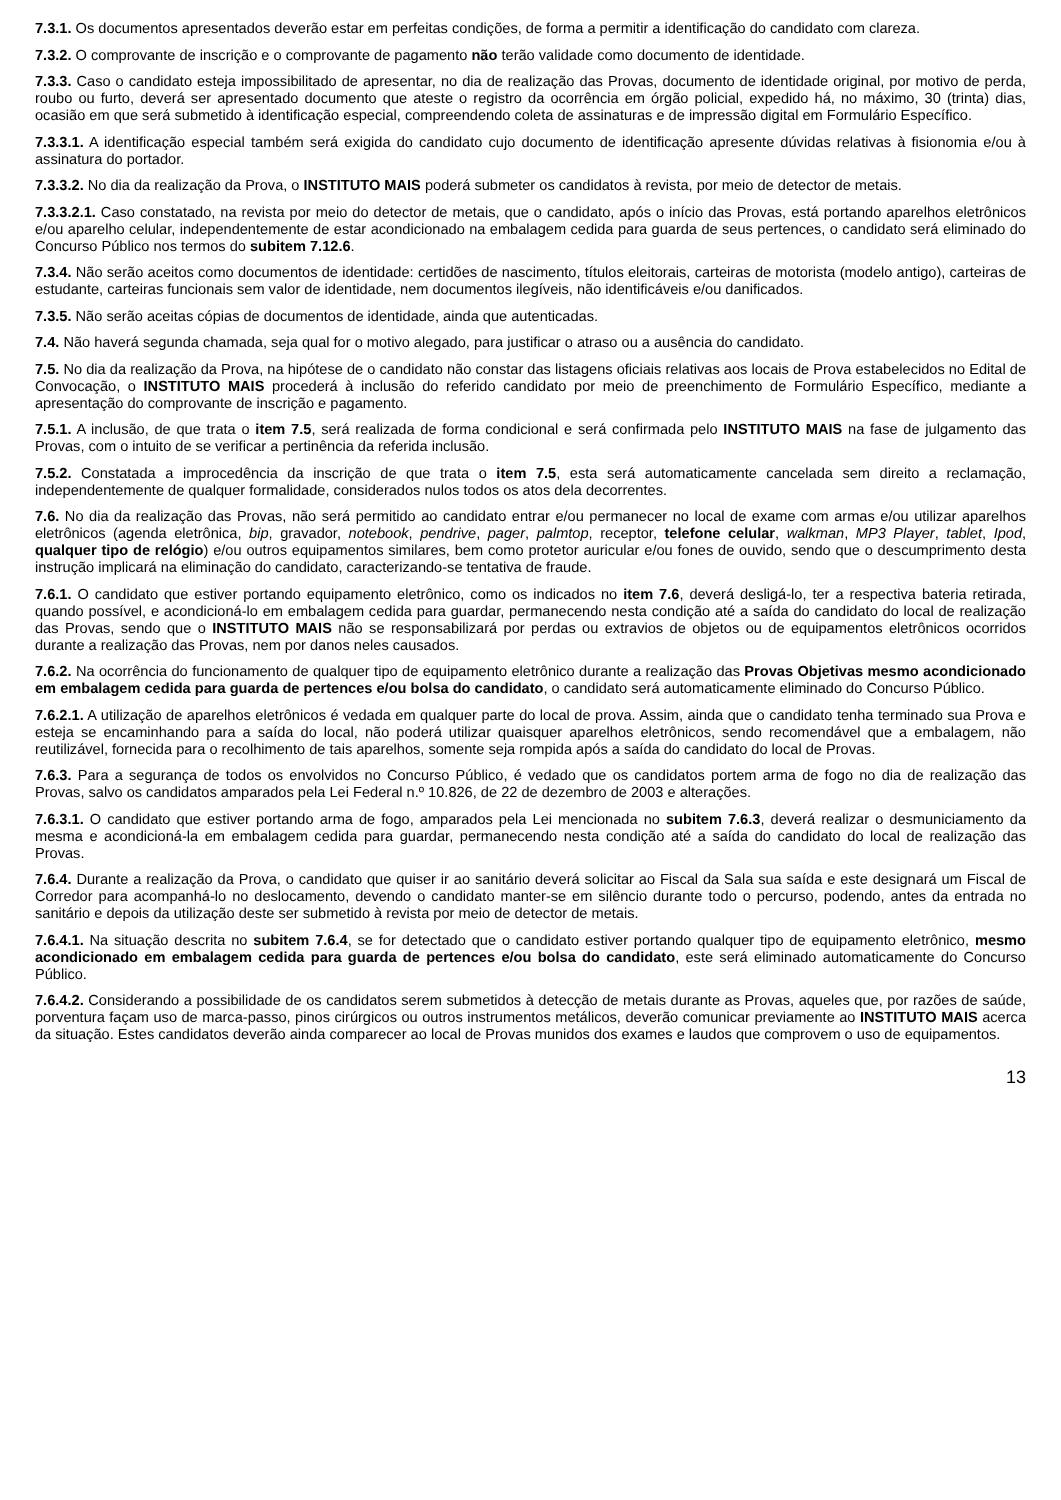7.3.1. Os documentos apresentados deverão estar em perfeitas condições, de forma a permitir a identificação do candidato com clareza.
7.3.2. O comprovante de inscrição e o comprovante de pagamento não terão validade como documento de identidade.
7.3.3. Caso o candidato esteja impossibilitado de apresentar, no dia de realização das Provas, documento de identidade original, por motivo de perda, roubo ou furto, deverá ser apresentado documento que ateste o registro da ocorrência em órgão policial, expedido há, no máximo, 30 (trinta) dias, ocasião em que será submetido à identificação especial, compreendendo coleta de assinaturas e de impressão digital em Formulário Específico.
7.3.3.1. A identificação especial também será exigida do candidato cujo documento de identificação apresente dúvidas relativas à fisionomia e/ou à assinatura do portador.
7.3.3.2. No dia da realização da Prova, o INSTITUTO MAIS poderá submeter os candidatos à revista, por meio de detector de metais.
7.3.3.2.1. Caso constatado, na revista por meio do detector de metais, que o candidato, após o início das Provas, está portando aparelhos eletrônicos e/ou aparelho celular, independentemente de estar acondicionado na embalagem cedida para guarda de seus pertences, o candidato será eliminado do Concurso Público nos termos do subitem 7.12.6.
7.3.4. Não serão aceitos como documentos de identidade: certidões de nascimento, títulos eleitorais, carteiras de motorista (modelo antigo), carteiras de estudante, carteiras funcionais sem valor de identidade, nem documentos ilegíveis, não identificáveis e/ou danificados.
7.3.5. Não serão aceitas cópias de documentos de identidade, ainda que autenticadas.
7.4. Não haverá segunda chamada, seja qual for o motivo alegado, para justificar o atraso ou a ausência do candidato.
7.5. No dia da realização da Prova, na hipótese de o candidato não constar das listagens oficiais relativas aos locais de Prova estabelecidos no Edital de Convocação, o INSTITUTO MAIS procederá à inclusão do referido candidato por meio de preenchimento de Formulário Específico, mediante a apresentação do comprovante de inscrição e pagamento.
7.5.1. A inclusão, de que trata o item 7.5, será realizada de forma condicional e será confirmada pelo INSTITUTO MAIS na fase de julgamento das Provas, com o intuito de se verificar a pertinência da referida inclusão.
7.5.2. Constatada a improcedência da inscrição de que trata o item 7.5, esta será automaticamente cancelada sem direito a reclamação, independentemente de qualquer formalidade, considerados nulos todos os atos dela decorrentes.
7.6. No dia da realização das Provas, não será permitido ao candidato entrar e/ou permanecer no local de exame com armas e/ou utilizar aparelhos eletrônicos (agenda eletrônica, bip, gravador, notebook, pendrive, pager, palmtop, receptor, telefone celular, walkman, MP3 Player, tablet, Ipod, qualquer tipo de relógio) e/ou outros equipamentos similares, bem como protetor auricular e/ou fones de ouvido, sendo que o descumprimento desta instrução implicará na eliminação do candidato, caracterizando-se tentativa de fraude.
7.6.1. O candidato que estiver portando equipamento eletrônico, como os indicados no item 7.6, deverá desligá-lo, ter a respectiva bateria retirada, quando possível, e acondicioná-lo em embalagem cedida para guardar, permanecendo nesta condição até a saída do candidato do local de realização das Provas, sendo que o INSTITUTO MAIS não se responsabilizará por perdas ou extravios de objetos ou de equipamentos eletrônicos ocorridos durante a realização das Provas, nem por danos neles causados.
7.6.2. Na ocorrência do funcionamento de qualquer tipo de equipamento eletrônico durante a realização das Provas Objetivas mesmo acondicionado em embalagem cedida para guarda de pertences e/ou bolsa do candidato, o candidato será automaticamente eliminado do Concurso Público.
7.6.2.1. A utilização de aparelhos eletrônicos é vedada em qualquer parte do local de prova. Assim, ainda que o candidato tenha terminado sua Prova e esteja se encaminhando para a saída do local, não poderá utilizar quaisquer aparelhos eletrônicos, sendo recomendável que a embalagem, não reutilizável, fornecida para o recolhimento de tais aparelhos, somente seja rompida após a saída do candidato do local de Provas.
7.6.3. Para a segurança de todos os envolvidos no Concurso Público, é vedado que os candidatos portem arma de fogo no dia de realização das Provas, salvo os candidatos amparados pela Lei Federal n.º 10.826, de 22 de dezembro de 2003 e alterações.
7.6.3.1. O candidato que estiver portando arma de fogo, amparados pela Lei mencionada no subitem 7.6.3, deverá realizar o desmuniciamento da mesma e acondicioná-la em embalagem cedida para guardar, permanecendo nesta condição até a saída do candidato do local de realização das Provas.
7.6.4. Durante a realização da Prova, o candidato que quiser ir ao sanitário deverá solicitar ao Fiscal da Sala sua saída e este designará um Fiscal de Corredor para acompanhá-lo no deslocamento, devendo o candidato manter-se em silêncio durante todo o percurso, podendo, antes da entrada no sanitário e depois da utilização deste ser submetido à revista por meio de detector de metais.
7.6.4.1. Na situação descrita no subitem 7.6.4, se for detectado que o candidato estiver portando qualquer tipo de equipamento eletrônico, mesmo acondicionado em embalagem cedida para guarda de pertences e/ou bolsa do candidato, este será eliminado automaticamente do Concurso Público.
7.6.4.2. Considerando a possibilidade de os candidatos serem submetidos à detecção de metais durante as Provas, aqueles que, por razões de saúde, porventura façam uso de marca-passo, pinos cirúrgicos ou outros instrumentos metálicos, deverão comunicar previamente ao INSTITUTO MAIS acerca da situação. Estes candidatos deverão ainda comparecer ao local de Provas munidos dos exames e laudos que comprovem o uso de equipamentos.
13